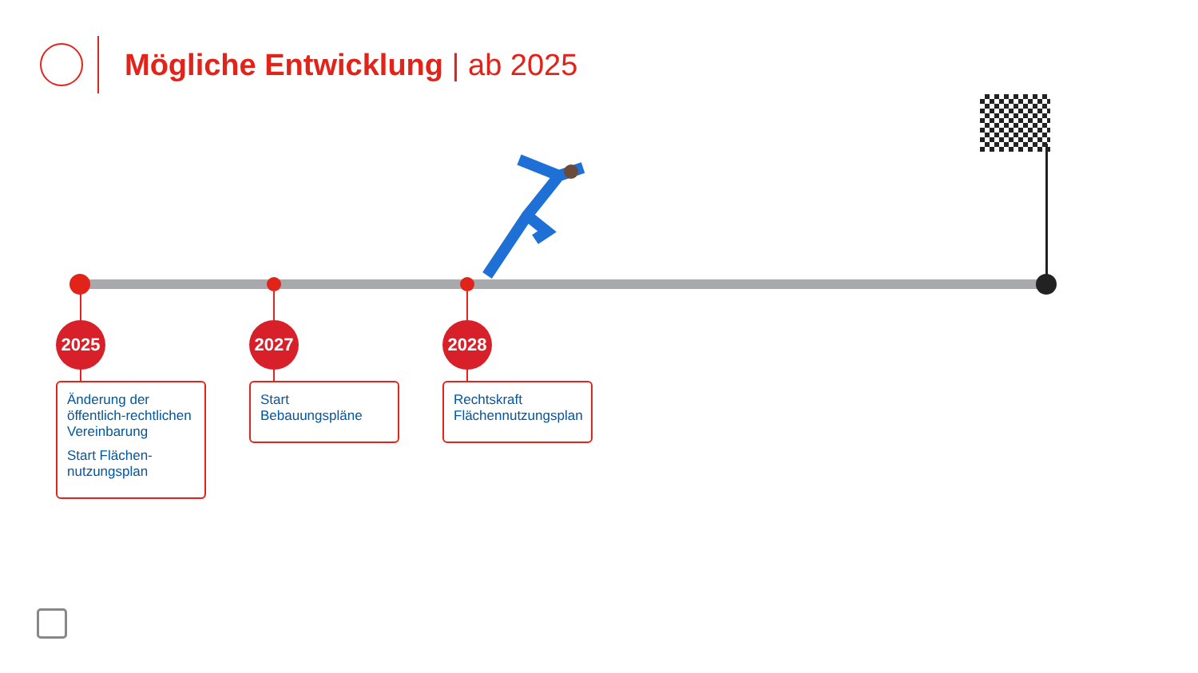Mögliche Entwicklung | ab 2025
2025 2027 2028
Änderung der öffentlich-rechtlichen Vereinbarung
Start Flächen-nutzungsplan
Start Bebauungspläne
Rechtskraft Flächennutzungsplan